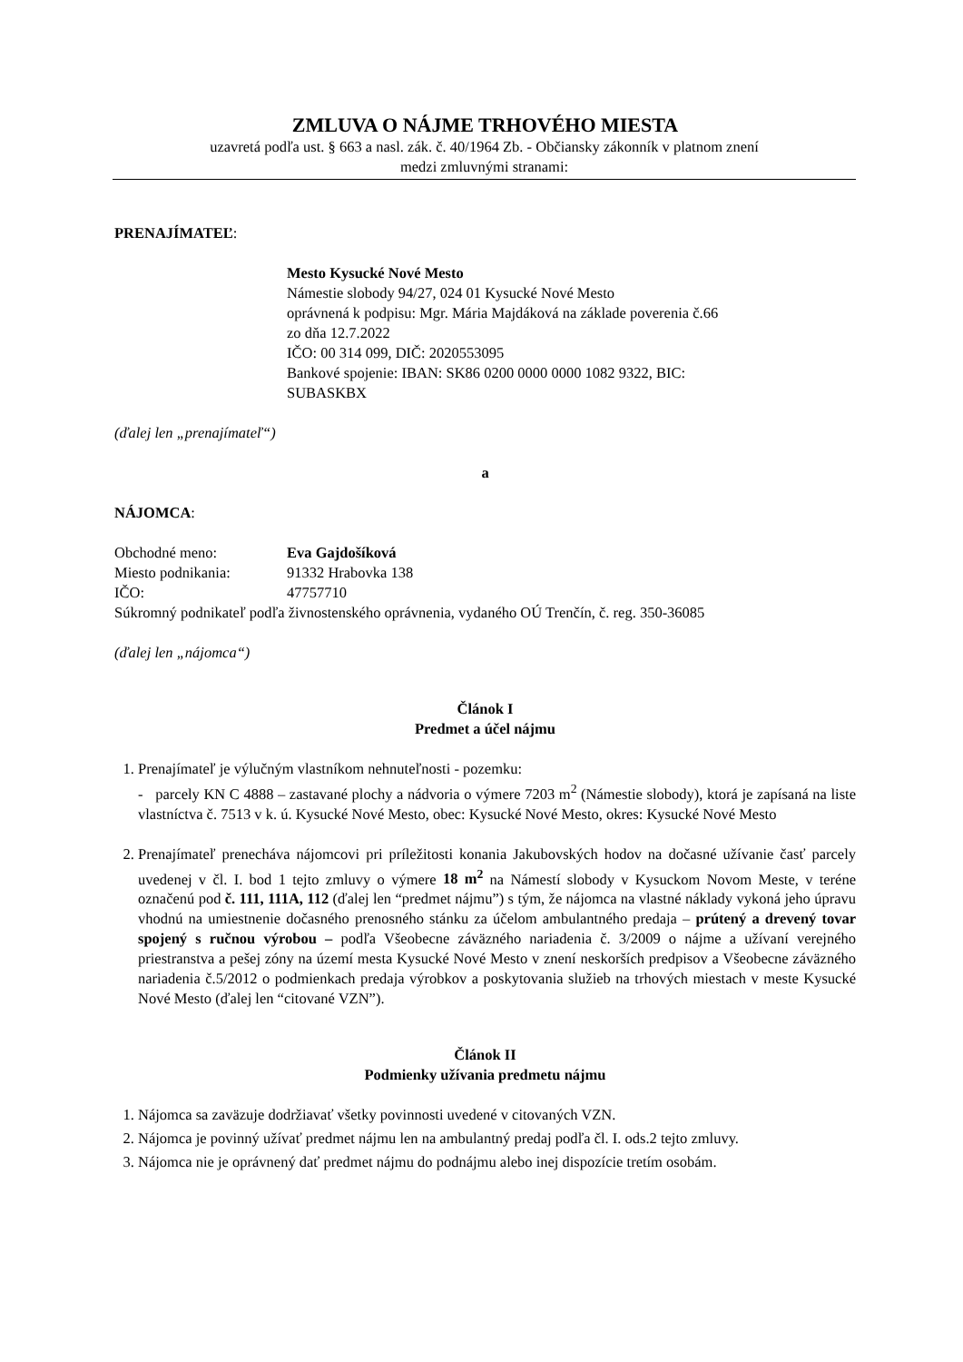ZMLUVA O NÁJME TRHOVÉHO MIESTA
uzavretá podľa ust. § 663 a nasl. zák. č. 40/1964 Zb. - Občiansky zákonník v platnom znení
medzi zmluvnými stranami:
PRENAJÍMATEĽ:
Mesto Kysucké Nové Mesto
Námestie slobody 94/27, 024 01 Kysucké Nové Mesto
oprávnená k podpisu: Mgr. Mária Majdáková na základe poverenia č.66
zo dňa 12.7.2022
IČO: 00 314 099, DIČ: 2020553095
Bankové spojenie: IBAN: SK86 0200 0000 0000 1082 9322, BIC:
SUBASKBX
(ďalej len „prenajímateľ“)
a
NÁJOMCA:
Obchodné meno: Eva Gajdošíková
Miesto podnikania: 91332 Hrabovka 138
IČO: 47757710
Súkromný podnikateľ podľa živnostenského oprávnenia, vydaného OÚ Trenčín, č. reg. 350-36085
(ďalej len „nájomca“)
Článok I
Predmet a účel nájmu
1. Prenajímateľ je výlučným vlastníkom nehnuteľnosti - pozemku:
- parcely KN C 4888 – zastavané plochy a nádvoria o výmere 7203 m<sup>2</sup> (Námestie slobody), ktorá je zapísaná na liste vlastníctva č. 7513 v k. ú. Kysucké Nové Mesto, obec: Kysucké Nové Mesto, okres: Kysucké Nové Mesto
2. Prenajímateľ prenecháva nájomcovi pri príležitosti konania Jakubovských hodov na dočasné užívanie časť parcely uvedenej v čl. I. bod 1 tejto zmluvy o výmere 18 m<sup>2</sup> na Námestí slobody v Kysuckom Novom Meste, v teréne označenú pod č. 111, 111A, 112 (ďalej len “predmet nájmu”) s tým, že nájomca na vlastné náklady vykoná jeho úpravu vhodnú na umiestnenie dočasného prenosného stánku za účelom ambulantného predaja – prútený a drevený tovar spojený s ručnou výrobou – podľa Všeobecne záväzného nariadenia č. 3/2009 o nájme a užívaní verejného priestranstva a pešej zóny na území mesta Kysucké Nové Mesto v znení neskorších predpisov a Všeobecne záväzného nariadenia č.5/2012 o podmienkach predaja výrobkov a poskytovania služieb na trhových miestach v meste Kysucké Nové Mesto (ďalej len “citované VZN”).
Článok II
Podmienky užívania predmetu nájmu
1. Nájomca sa zaväzuje dodržiavať všetky povinnosti uvedené v citovaných VZN.
2. Nájomca je povinný užívať predmet nájmu len na ambulantný predaj podľa čl. I. ods.2 tejto zmluvy.
3. Nájomca nie je oprávnený dať predmet nájmu do podnájmu alebo inej dispozície tretím osobám.